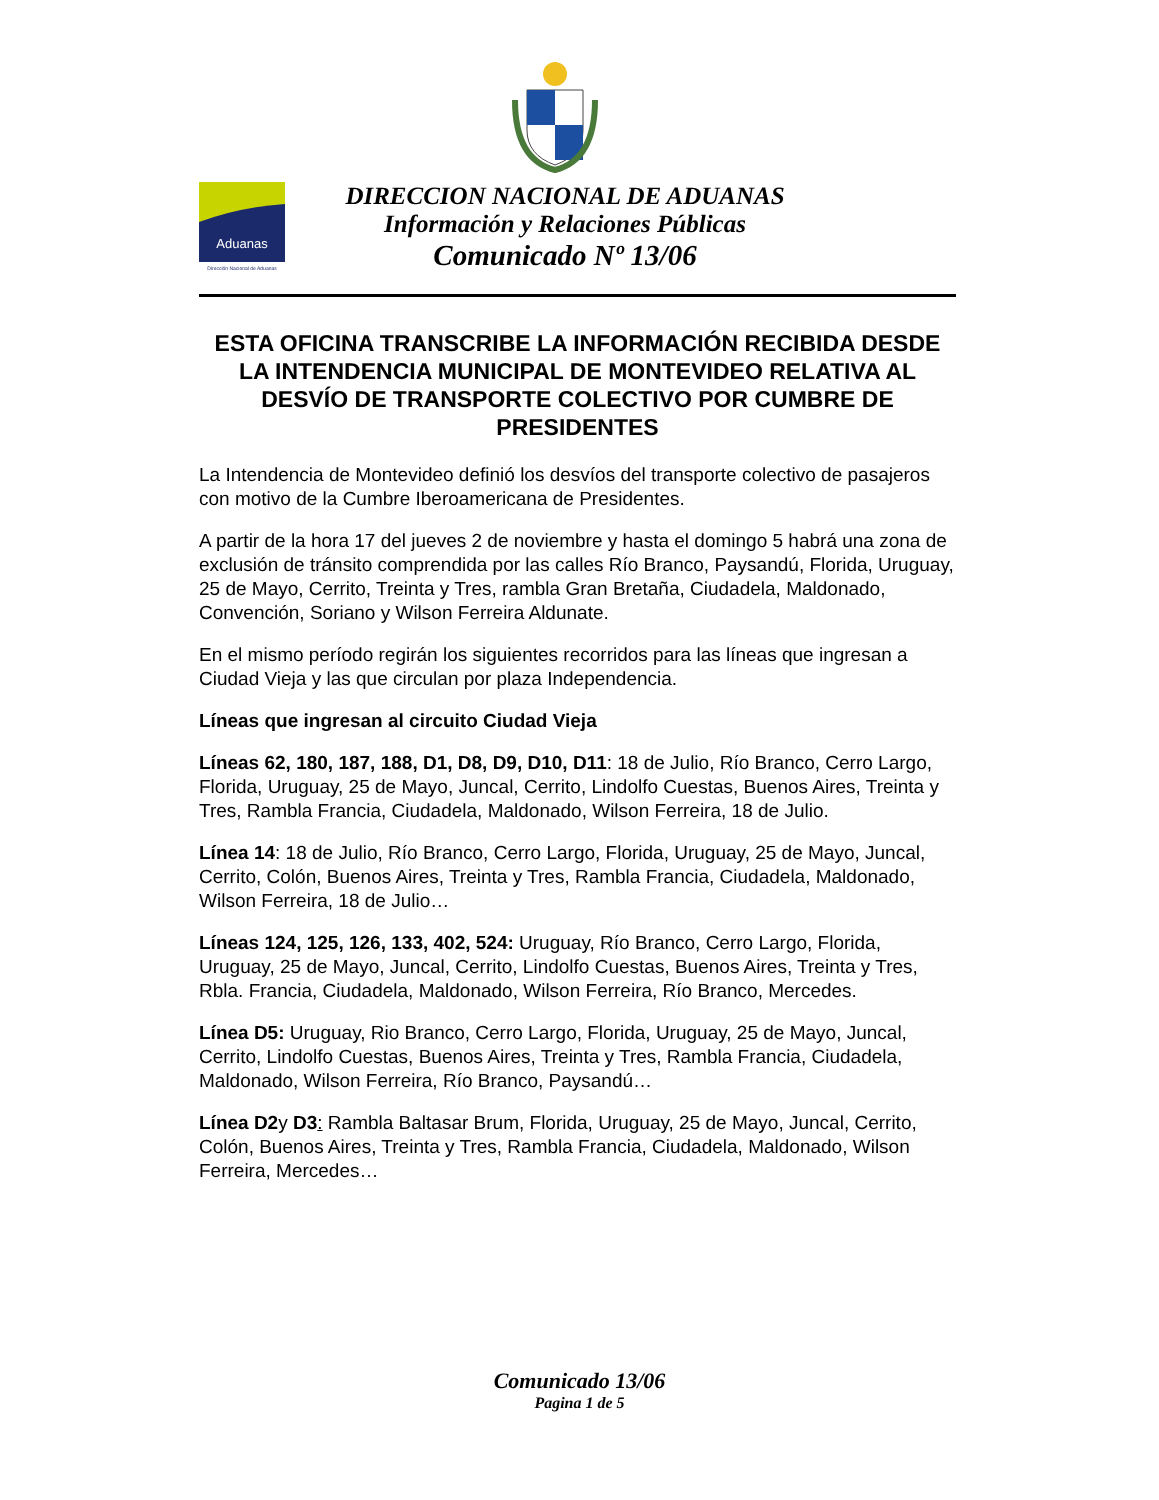Aduanas
Dirección Nacional de Aduanas
DIRECCION NACIONAL DE ADUANAS
Información y Relaciones Públicas
Comunicado Nº 13/06
ESTA OFICINA TRANSCRIBE LA INFORMACIÓN RECIBIDA DESDE LA INTENDENCIA MUNICIPAL DE MONTEVIDEO RELATIVA AL DESVÍO DE TRANSPORTE COLECTIVO POR CUMBRE DE PRESIDENTES
La Intendencia de Montevideo definió los desvíos del transporte colectivo de pasajeros con motivo de la Cumbre Iberoamericana de Presidentes.
A partir de la hora 17 del jueves 2 de noviembre y hasta el domingo 5 habrá una zona de exclusión de tránsito comprendida por las calles Río Branco, Paysandú, Florida, Uruguay, 25 de Mayo, Cerrito, Treinta y Tres, rambla Gran Bretaña, Ciudadela, Maldonado, Convención, Soriano y Wilson Ferreira Aldunate.
En el mismo período regirán los siguientes recorridos para las líneas que ingresan a Ciudad Vieja y las que circulan por plaza Independencia.
Líneas que ingresan al circuito Ciudad Vieja
Líneas 62, 180, 187, 188, D1, D8, D9, D10, D11: 18 de Julio, Río Branco, Cerro Largo, Florida, Uruguay, 25 de Mayo, Juncal, Cerrito, Lindolfo Cuestas, Buenos Aires, Treinta y Tres, Rambla Francia, Ciudadela, Maldonado, Wilson Ferreira, 18 de Julio.
Línea 14: 18 de Julio, Río Branco, Cerro Largo, Florida, Uruguay, 25 de Mayo, Juncal, Cerrito, Colón, Buenos Aires, Treinta y Tres, Rambla Francia, Ciudadela, Maldonado, Wilson Ferreira, 18 de Julio…
Líneas 124, 125, 126, 133, 402, 524: Uruguay, Río Branco, Cerro Largo, Florida, Uruguay, 25 de Mayo, Juncal, Cerrito, Lindolfo Cuestas, Buenos Aires, Treinta y Tres, Rbla. Francia, Ciudadela, Maldonado, Wilson Ferreira, Río Branco, Mercedes.
Línea D5: Uruguay, Rio Branco, Cerro Largo, Florida, Uruguay, 25 de Mayo, Juncal, Cerrito, Lindolfo Cuestas, Buenos Aires, Treinta y Tres, Rambla Francia, Ciudadela, Maldonado, Wilson Ferreira, Río Branco, Paysandú…
Línea D2y D3: Rambla Baltasar Brum, Florida, Uruguay, 25 de Mayo, Juncal, Cerrito, Colón, Buenos Aires, Treinta y Tres, Rambla Francia, Ciudadela, Maldonado, Wilson Ferreira, Mercedes…
Comunicado 13/06
Pagina 1 de 5